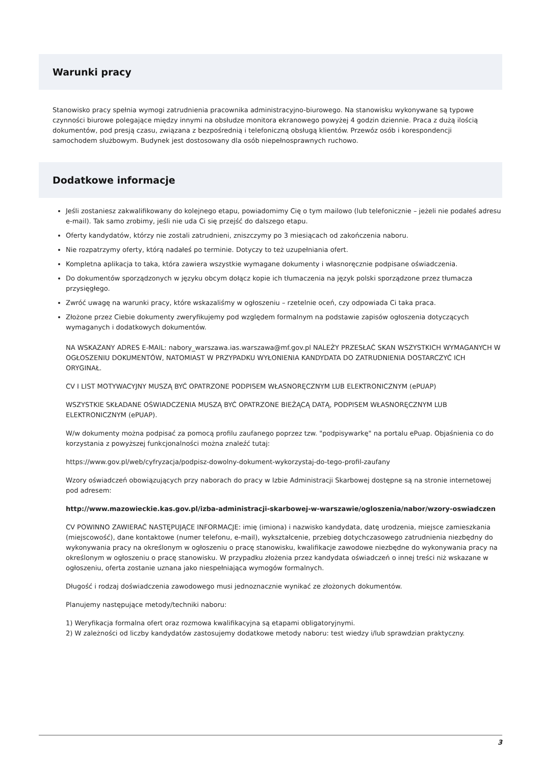Warunki pracy
Stanowisko pracy spełnia wymogi zatrudnienia pracownika administracyjno-biurowego. Na stanowisku wykonywane są typowe czynności biurowe polegające między innymi na obsłudze monitora ekranowego powyżej 4 godzin dziennie. Praca z dużą ilością dokumentów, pod presją czasu, związana z bezpośrednią i telefoniczną obsługą klientów. Przewóz osób i korespondencji samochodem służbowym. Budynek jest dostosowany dla osób niepełnosprawnych ruchowo.
Dodatkowe informacje
Jeśli zostaniesz zakwalifikowany do kolejnego etapu, powiadomimy Cię o tym mailowo (lub telefonicznie – jeżeli nie podałeś adresu e-mail). Tak samo zrobimy, jeśli nie uda Ci się przejść do dalszego etapu.
Oferty kandydatów, którzy nie zostali zatrudnieni, zniszczymy po 3 miesiącach od zakończenia naboru.
Nie rozpatrzymy oferty, którą nadałeś po terminie. Dotyczy to też uzupełniania ofert.
Kompletna aplikacja to taka, która zawiera wszystkie wymagane dokumenty i własnoręcznie podpisane oświadczenia.
Do dokumentów sporządzonych w języku obcym dołącz kopie ich tłumaczenia na język polski sporządzone przez tłumacza przysięgłego.
Zwróć uwagę na warunki pracy, które wskazaliśmy w ogłoszeniu – rzetelnie oceń, czy odpowiada Ci taka praca.
Złożone przez Ciebie dokumenty zweryfikujemy pod względem formalnym na podstawie zapisów ogłoszenia dotyczących wymaganych i dodatkowych dokumentów.
NA WSKAZANY ADRES E-MAIL: nabory_warszawa.ias.warszawa@mf.gov.pl NALEŻY PRZESŁAĆ SKAN WSZYSTKICH WYMAGANYCH W OGŁOSZENIU DOKUMENTÓW, NATOMIAST W PRZYPADKU WYŁONIENIA KANDYDATA DO ZATRUDNIENIA DOSTARCZYĆ ICH ORYGINAŁ.
CV I LIST MOTYWACYJNY MUSZĄ BYĆ OPATRZONE PODPISEM WŁASNORĘCZNYM LUB ELEKTRONICZNYM (ePUAP)
WSZYSTKIE SKŁADANE OŚWIADCZENIA MUSZĄ BYĆ OPATRZONE BIEŻĄCĄ DATĄ, PODPISEM WŁASNORĘCZNYM LUB ELEKTRONICZNYM (ePUAP).
W/w dokumenty można podpisać za pomocą profilu zaufanego poprzez tzw. "podpisywarkę" na portalu ePuap. Objaśnienia co do korzystania z powyższej funkcjonalności można znaleźć tutaj:
https://www.gov.pl/web/cyfryzacja/podpisz-dowolny-dokument-wykorzystaj-do-tego-profil-zaufany
Wzory oświadczeń obowiązujących przy naborach do pracy w Izbie Administracji Skarbowej dostępne są na stronie internetowej pod adresem:
http://www.mazowieckie.kas.gov.pl/izba-administracji-skarbowej-w-warszawie/ogloszenia/nabor/wzory-oswiadczen
CV POWINNO ZAWIERAĆ NASTĘPUJĄCE INFORMACJE: imię (imiona) i nazwisko kandydata, datę urodzenia, miejsce zamieszkania (miejscowość), dane kontaktowe (numer telefonu, e-mail), wykształcenie, przebieg dotychczasowego zatrudnienia niezbędny do wykonywania pracy na określonym w ogłoszeniu o pracę stanowisku, kwalifikacje zawodowe niezbędne do wykonywania pracy na określonym w ogłoszeniu o pracę stanowisku. W przypadku złożenia przez kandydata oświadczeń o innej treści niż wskazane w ogłoszeniu, oferta zostanie uznana jako niespełniająca wymogów formalnych.
Długość i rodzaj doświadczenia zawodowego musi jednoznacznie wynikać ze złożonych dokumentów.
Planujemy następujące metody/techniki naboru:
1) Weryfikacja formalna ofert oraz rozmowa kwalifikacyjna są etapami obligatoryjnymi.
2) W zależności od liczby kandydatów zastosujemy dodatkowe metody naboru: test wiedzy i/lub sprawdzian praktyczny.
3